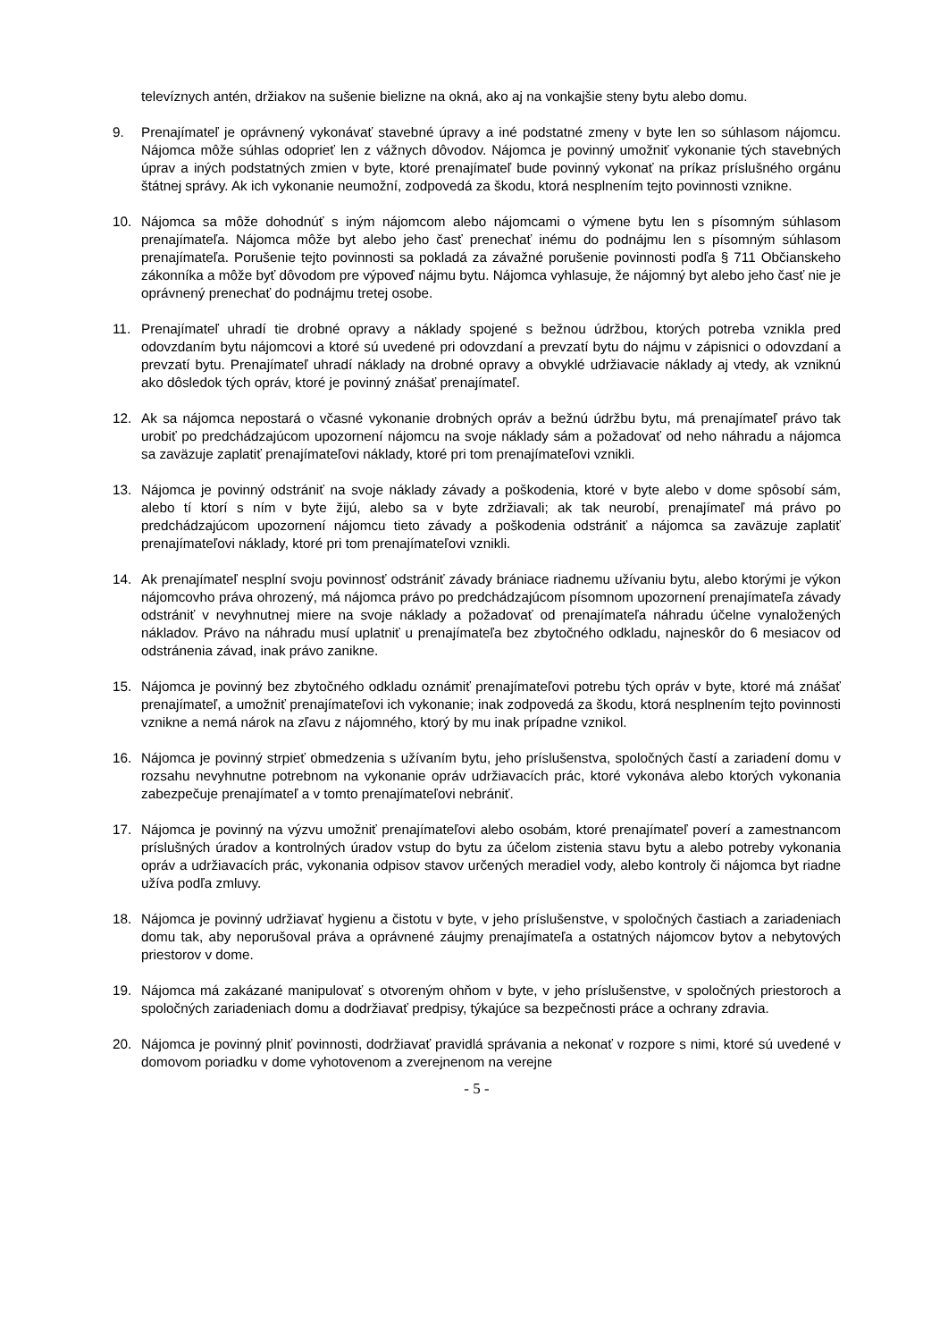televíznych antén, držiakov na sušenie bielizne na okná, ako aj na vonkajšie steny bytu alebo domu.
9. Prenajímateľ je oprávnený vykonávať stavebné úpravy a iné podstatné zmeny v byte len so súhlasom nájomcu. Nájomca môže súhlas odoprieť len z vážnych dôvodov. Nájomca je povinný umožniť vykonanie tých stavebných úprav a iných podstatných zmien v byte, ktoré prenajímateľ bude povinný vykonať na príkaz príslušného orgánu štátnej správy. Ak ich vykonanie neumožní, zodpovedá za škodu, ktorá nesplnením tejto povinnosti vznikne.
10. Nájomca sa môže dohodnúť s iným nájomcom alebo nájomcami o výmene bytu len s písomným súhlasom prenajímateľa. Nájomca môže byt alebo jeho časť prenechať inému do podnájmu len s písomným súhlasom prenajímateľa. Porušenie tejto povinnosti sa pokladá za závažné porušenie povinnosti podľa § 711 Občianskeho zákonníka a môže byť dôvodom pre výpoveď nájmu bytu. Nájomca vyhlasuje, že nájomný byt alebo jeho časť nie je oprávnený prenechať do podnájmu tretej osobe.
11. Prenajímateľ uhradí tie drobné opravy a náklady spojené s bežnou údržbou, ktorých potreba vznikla pred odovzdaním bytu nájomcovi a ktoré sú uvedené pri odovzdaní a prevzatí bytu do nájmu v zápisnici o odovzdaní a prevzatí bytu. Prenajímateľ uhradí náklady na drobné opravy a obvyklé udržiavacie náklady aj vtedy, ak vzniknú ako dôsledok tých opráv, ktoré je povinný znášať prenajímateľ.
12. Ak sa nájomca nepostará o včasné vykonanie drobných opráv a bežnú údržbu bytu, má prenajímateľ právo tak urobiť po predchádzajúcom upozornení nájomcu na svoje náklady sám a požadovať od neho náhradu a nájomca sa zaväzuje zaplatiť prenajímateľovi náklady, ktoré pri tom prenajímateľovi vznikli.
13. Nájomca je povinný odstrániť na svoje náklady závady a poškodenia, ktoré v byte alebo v dome spôsobí sám, alebo tí ktorí s ním v byte žijú, alebo sa v byte zdržiavali; ak tak neurobí, prenajímateľ má právo po predchádzajúcom upozornení nájomcu tieto závady a poškodenia odstrániť a nájomca sa zaväzuje zaplatiť prenajímateľovi náklady, ktoré pri tom prenajímateľovi vznikli.
14. Ak prenajímateľ nesplní svoju povinnosť odstrániť závady brániace riadnemu užívaniu bytu, alebo ktorými je výkon nájomcovho práva ohrozený, má nájomca právo po predchádzajúcom písomnom upozornení prenajímateľa závady odstrániť v nevyhnutnej miere na svoje náklady a požadovať od prenajímateľa náhradu účelne vynaložených nákladov. Právo na náhradu musí uplatniť u prenajímateľa bez zbytočného odkladu, najneskôr do 6 mesiacov od odstránenia závad, inak právo zanikne.
15. Nájomca je povinný bez zbytočného odkladu oznámiť prenajímateľovi potrebu tých opráv v byte, ktoré má znášať prenajímateľ, a umožniť prenajímateľovi ich vykonanie; inak zodpovedá za škodu, ktorá nesplnením tejto povinnosti vznikne a nemá nárok na zľavu z nájomného, ktorý by mu inak prípadne vznikol.
16. Nájomca je povinný strpieť obmedzenia s užívaním bytu, jeho príslušenstva, spoločných častí a zariadení domu v rozsahu nevyhnutne potrebnom na vykonanie opráv udržiavacích prác, ktoré vykonáva alebo ktorých vykonania zabezpečuje prenajímateľ a v tomto prenajímateľovi nebrániť.
17. Nájomca je povinný na výzvu umožniť prenajímateľovi alebo osobám, ktoré prenajímateľ poverí a zamestnancom príslušných úradov a kontrolných úradov vstup do bytu za účelom zistenia stavu bytu a alebo potreby vykonania opráv a udržiavacích prác, vykonania odpisov stavov určených meradiel vody, alebo kontroly či nájomca byt riadne užíva podľa zmluvy.
18. Nájomca je povinný udržiavať hygienu a čistotu v byte, v jeho príslušenstve, v spoločných častiach a zariadeniach domu tak, aby neporušoval práva a oprávnené záujmy prenajímateľa a ostatných nájomcov bytov a nebytových priestorov v dome.
19. Nájomca má zakázané manipulovať s otvoreným ohňom v byte, v jeho príslušenstve, v spoločných priestoroch a spoločných zariadeniach domu a dodržiavať predpisy, týkajúce sa bezpečnosti práce a ochrany zdravia.
20. Nájomca je povinný plniť povinnosti, dodržiavať pravidlá správania a nekonať v rozpore s nimi, ktoré sú uvedené v domovom poriadku v dome vyhotovenom a zverejnenom na verejne
- 5 -